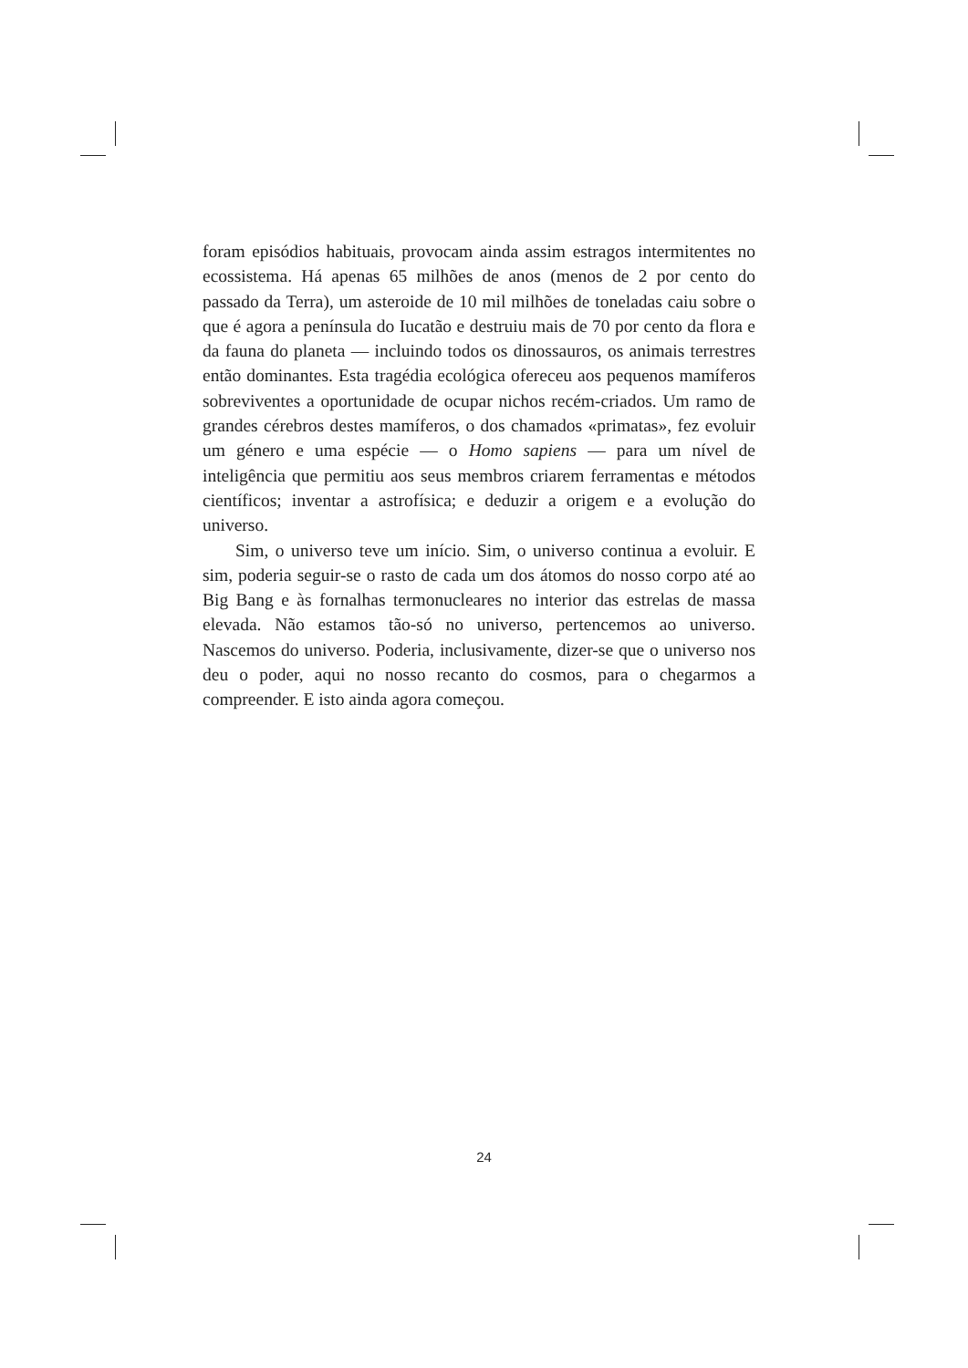foram episódios habituais, provocam ainda assim estragos intermitentes no ecossistema. Há apenas 65 milhões de anos (menos de 2 por cento do passado da Terra), um asteroide de 10 mil milhões de toneladas caiu sobre o que é agora a península do Iucatão e destruiu mais de 70 por cento da flora e da fauna do planeta — incluindo todos os dinossauros, os animais terrestres então dominantes. Esta tragédia ecológica ofereceu aos pequenos mamíferos sobreviventes a oportunidade de ocupar nichos recém-criados. Um ramo de grandes cérebros destes mamíferos, o dos chamados «primatas», fez evoluir um género e uma espécie — o Homo sapiens — para um nível de inteligência que permitiu aos seus membros criarem ferramentas e métodos científicos; inventar a astrofísica; e deduzir a origem e a evolução do universo.
Sim, o universo teve um início. Sim, o universo continua a evoluir. E sim, poderia seguir-se o rasto de cada um dos átomos do nosso corpo até ao Big Bang e às fornalhas termonucleares no interior das estrelas de massa elevada. Não estamos tão-só no universo, pertencemos ao universo. Nascemos do universo. Poderia, inclusivamente, dizer-se que o universo nos deu o poder, aqui no nosso recanto do cosmos, para o chegarmos a compreender. E isto ainda agora começou.
24